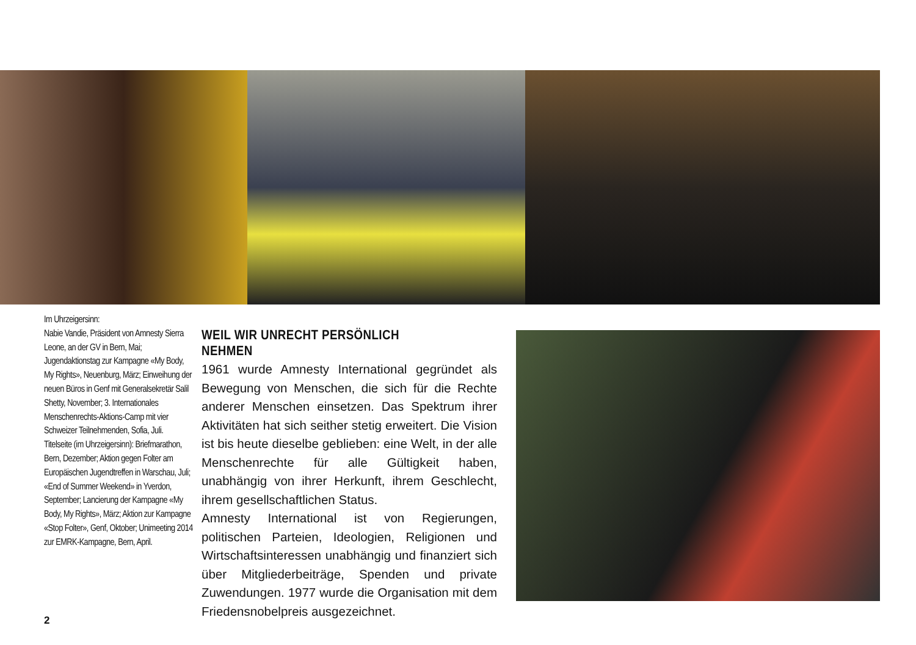Im Uhrzeigersinn:
Nabie Vandie, Präsident von Amnesty Sierra Leone, an der GV in Bern, Mai; Jugendaktionstag zur Kampagne «My Body, My Rights», Neuenburg, März; Einweihung der neuen Büros in Genf mit Generalsekretär Salil Shetty, November; 3. Internationales Menschenrechts-Aktions-Camp mit vier Schweizer Teilnehmenden, Sofia, Juli.
Titelseite (im Uhrzeigersinn): Briefmarathon, Bern, Dezember; Aktion gegen Folter am Europäischen Jugendtreffen in Warschau, Juli; «End of Summer Weekend» in Yverdon, September; Lancierung der Kampagne «My Body, My Rights», März; Aktion zur Kampagne «Stop Folter», Genf, Oktober; Unimeeting 2014 zur EMRK-Kampagne, Bern, April.
WEIL WIR UNRECHT PERSÖNLICH NEHMEN
1961 wurde Amnesty International gegründet als Bewegung von Menschen, die sich für die Rechte anderer Menschen einsetzen. Das Spektrum ihrer Aktivitäten hat sich seither stetig erweitert. Die Vision ist bis heute dieselbe geblieben: eine Welt, in der alle Menschenrechte für alle Gültigkeit haben, unabhängig von ihrer Herkunft, ihrem Geschlecht, ihrem gesellschaftlichen Status.
Amnesty International ist von Regierungen, politischen Parteien, Ideologien, Religionen und Wirtschaftsinteressen unabhängig und finanziert sich über Mitgliederbeiträge, Spenden und private Zuwendungen. 1977 wurde die Organisation mit dem Friedensnobelpreis ausgezeichnet.
2